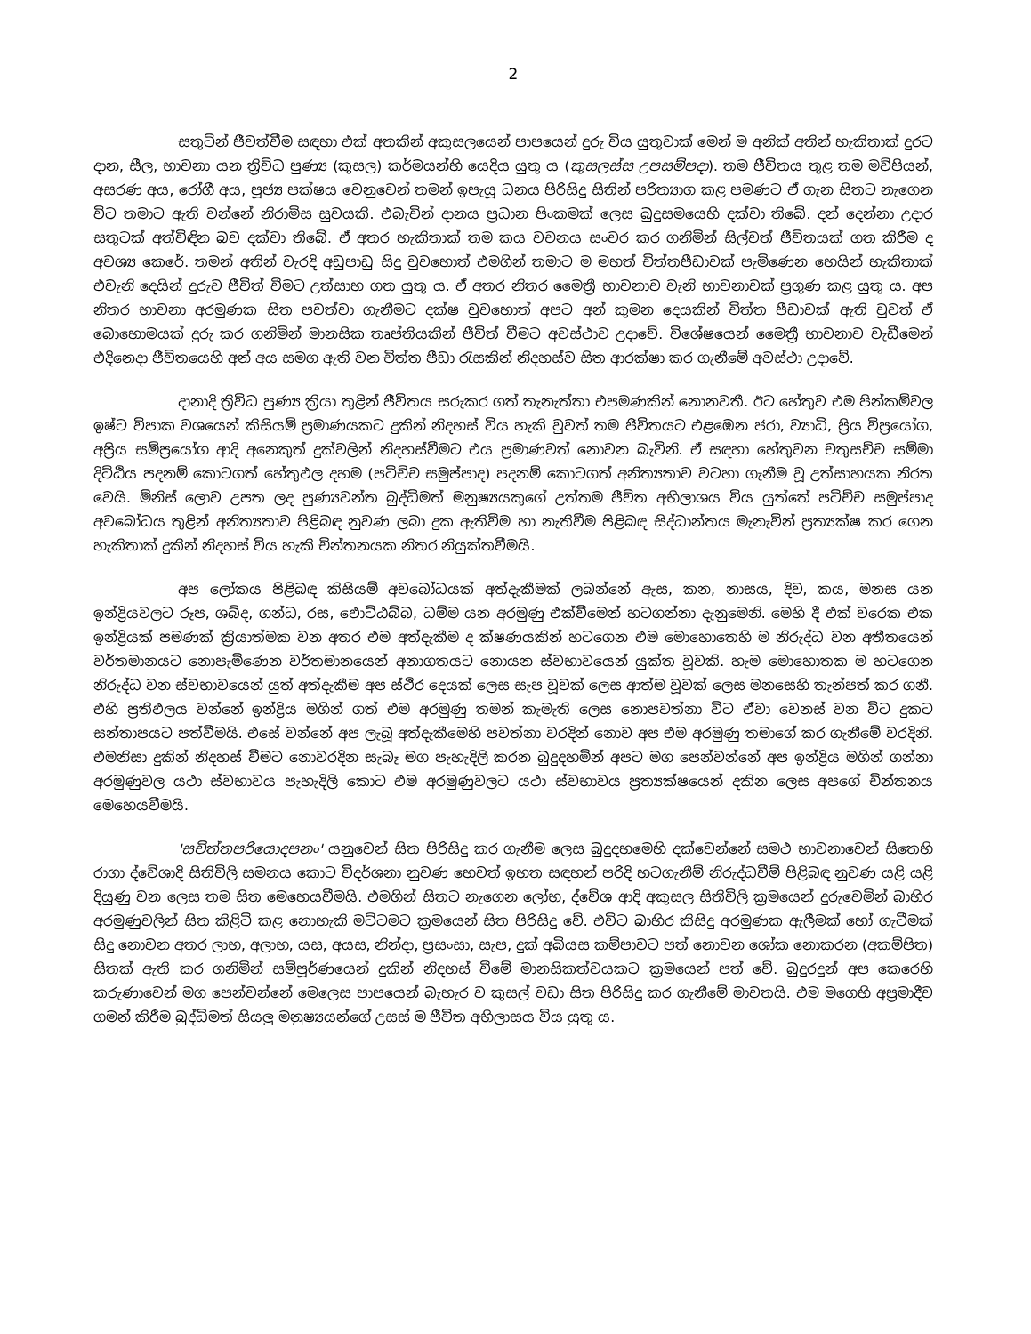2
සතුටින් ජීවත්වීම සඳහා එක් අතකින් අකුසලයෙන් පාපයෙන් දුරු විය යුතුවාක් මෙන් ම අනික් අතින් හැකිතාක් දුරට දාන, සීල, භාවනා යන ත්‍රිවිධ පුණ්‍ය (කුසල) කර්මයන්හි යෙදිය යුතු ය (කුසලස්ස උපසම්පදා). තම ජීවිතය තුළ තම මව්පියන්, අසරණ අය, රෝගී අය, පූජ්‍ය පක්ෂය වෙනුවෙන් තමන් ඉපැයූ ධනය පිරිසිදු සිතින් පරිත්‍යාග කළ පමණට ඒ ගැන සිතට නැගෙන විට තමාට ඇති වන්නේ නිරාමිස සුවයකි. එබැවින් දානය ප්‍රධාන පිංකමක් ලෙස බුදුසමයෙහි දක්වා තිබේ. දන් දෙන්නා උදාර සතුටක් අත්විඳින බව දක්වා තිබේ. ඒ අතර හැකිතාක් තම කය වචනය සංවර කර ගනිමින් සිල්වත් ජීවිතයක් ගත කිරීම ද අවශ්‍ය කෙරේ. තමන් අතින් වැරදි අඩුපාඩු සිදු වුවහොත් එමගින් තමාට ම මහත් චිත්තපීඩාවක් පැමිණෙන හෙයින් හැකිතාක් එවැනි දෙයින් දුරුව ජීවිත් වීමට උත්සාහ ගත යුතු ය. ඒ අතර නිතර මෛත්‍රී භාවනාව වැනි භාවනාවක් ප්‍රගුණ කළ යුතු ය. අප නිතර භාවනා අරමුණක සිත පවත්වා ගැනීමට දක්ෂ වුවහොත් අපට අන් කුමන දෙයකින් චිත්ත පීඩාවක් ඇති වුවත් ඒ බොහොමයක් දුරු කර ගනිමින් මානසික තෘප්තියකින් ජීවිත් වීමට අවස්ථාව උදාවේ. විශේෂයෙන් මෛත්‍රී භාවනාව වැඩීමෙන් එදිනෙදා ජීවිතයෙහි අන් අය සමග ඇති වන චිත්ත පීඩා රැසකින් නිදහස්ව සිත ආරක්ෂා කර ගැනීමේ අවස්ථා උදාවේ.
දානාදි ත්‍රිවිධ පුණ්‍ය ක්‍රියා තුළින් ජීවිතය සරුකර ගත් තැනැත්තා එපමණකින් නොනවතී. ඊට හේතුව එම පින්කම්වල ඉෂ්ට විපාක වශයෙන් කිසියම් ප්‍රමාණයකට දුකින් නිදහස් විය හැකි වුවත් තම ජීවිතයට එළඹෙන ජරා, ව්‍යාධි, ප්‍රිය විප්‍රයෝග, අප්‍රිය සම්ප්‍රයෝග ආදි අනෙකුත් දුක්වලින් නිදහස්වීමට එය ප්‍රමාණවත් නොවන බැවිනි. ඒ සඳහා හේතුවන චතුසච්ච සම්මා දිට්ඨිය පදනම් කොටගත් හේතුඵල දහම (පටිච්ච සමුප්පාද) පදනම් කොටගත් අනිත්‍යතාව වටහා ගැනීම වූ උත්සාහයක නිරත වෙයි. මිනිස් ලොව උපත ලද පුණ්‍යවන්ත බුද්ධිමත් මනුෂ්‍යයකුගේ උත්තම ජීවිත අභිලාශය විය යුත්තේ පටිච්ච සමුප්පාද අවබෝධය තුළින් අනිත්‍යතාව පිළිබඳ නුවණ ලබා දුක ඇතිවීම හා නැතිවීම පිළිබඳ සිද්ධාන්තය මැනැවින් ප්‍රත්‍යක්ෂ කර ගෙන හැකිතාක් දුකින් නිදහස් විය හැකි චින්තනයක නිතර නියුක්තවීමයි.
අප ලෝකය පිළිබඳ කිසියම් අවබෝධයක් අත්දැකීමක් ලබන්නේ ඇස, කන, නාසය, දිව, කය, මනස යන ඉන්ද්‍රියවලට රූප, ශබ්ද, ගන්ධ, රස, ඵොට්ඨබ්බ, ධම්ම යන අරමුණු එක්වීමෙන් හටගන්නා දැනුමෙනි. මෙහි දී එක් වරෙක එක ඉන්ද්‍රියක් පමණක් ක්‍රියාත්මක වන අතර එම අත්දැකීම ද ක්ෂණයකින් හටගෙන එම මොහොතෙහි ම නිරුද්ධ වන අතීතයෙන් වර්තමානයට නොපැමිණෙන වර්තමානයෙන් අනාගතයට නොයන ස්වභාවයෙන් යුක්ත වූවකි. හැම මොහොතක ම හටගෙන නිරුද්ධ වන ස්වභාවයෙන් යුත් අත්දැකීම අප ස්ථිර දෙයක් ලෙස සැප වූවක් ලෙස ආත්ම වූවක් ලෙස මනසෙහි තැන්පත් කර ගනී. එහි ප්‍රතිඵලය වන්නේ ඉන්ද්‍රිය මගින් ගත් එම අරමුණු තමන් කැමැති ලෙස නොපවත්නා විට ඒවා වෙනස් වන විට දුකට සන්තාපයට පත්වීමයි. එසේ වන්නේ අප ලැබූ අත්දැකීමෙහි පවත්නා වරදින් නොව අප එම අරමුණු තමාගේ කර ගැනීමේ වරදිනි. එමනිසා දුකින් නිදහස් වීමට නොවරදින සැබෑ මග පැහැදිලි කරන බුදුදහමින් අපට මග පෙන්වන්නේ අප ඉන්ද්‍රිය මගින් ගන්නා අරමුණුවල යථා ස්වභාවය පැහැදිලි කොට එම අරමුණුවලට යථා ස්වභාවය ප්‍රත්‍යක්ෂයෙන් දකින ලෙස අපගේ චින්තනය මෙහෙයවීමයි.
'සචිත්තපරියොදපනං' යනුවෙන් සිත පිරිසිදු කර ගැනීම ලෙස බුදුදහමෙහි දක්වෙන්නේ සමථ භාවනාවෙන් සිතෙහි රාගා ද්වේශාදි සිතිවිලි සමනය කොට විදර්ශනා නුවණ හෙවත් ඉහත සඳහන් පරිදි හටගැනීම් නිරුද්ධවීම් පිළිබඳ නුවණ යළි යළි දියුණු වන ලෙස තම සිත මෙහෙයවීමයි. එමගින් සිතට නැගෙන ලෝභ, ද්වේශ ආදි අකුසල සිතිවිලි ක්‍රමයෙන් දුරුවෙමින් බාහිර අරමුණුවලින් සිත කිළිටි කළ නොහැකි මට්ටමට ක්‍රමයෙන් සිත පිරිසිදු වේ. එවිට බාහිර කිසිදු අරමුණක ඇලීමක් හෝ ගැටීමක් සිදු නොවන අතර ලාභ, අලාභ, යස, අයස, නින්දා, ප්‍රසංසා, සැප, දුක් අබියස කම්පාවට පත් නොවන ශෝක නොකරන (අකම්පිත) සිතක් ඇති කර ගනිමින් සම්පූර්ණයෙන් දුකින් නිදහස් වීමේ මානසිකත්වයකට ක්‍රමයෙන් පත් වේ. බුදුරදුන් අප කෙරෙහි කරුණාවෙන් මග පෙන්වන්නේ මෙලෙස පාපයෙන් බැහැර ව කුසල් වඩා සිත පිරිසිදු කර ගැනීමේ මාවතයි. එම මගෙහි අප්‍රමාදීව ගමන් කිරීම බුද්ධිමත් සියලු මනුෂ්‍යයන්ගේ උසස් ම ජීවිත අභිලාසය විය යුතු ය.